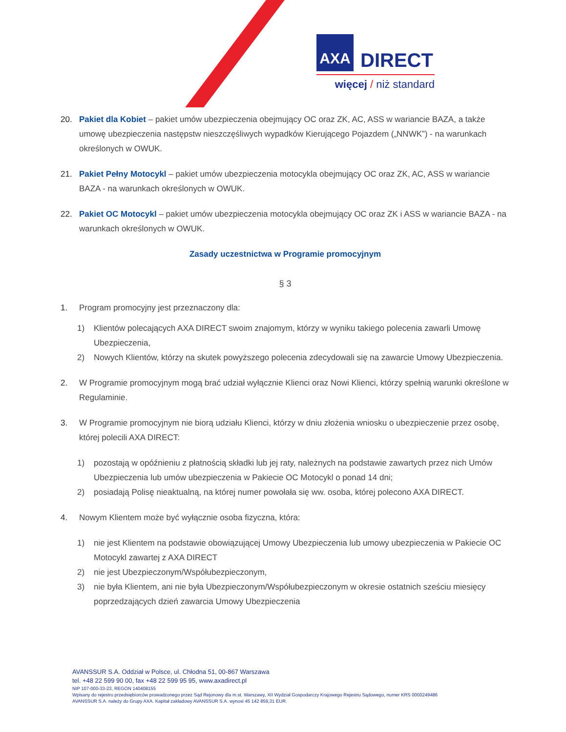AXA DIRECT
więcej / niż standard
20. Pakiet dla Kobiet – pakiet umów ubezpieczenia obejmujący OC oraz ZK, AC, ASS w wariancie BAZA, a także umowę ubezpieczenia następstw nieszczęśliwych wypadków Kierującego Pojazdem („NNWK”) - na warunkach określonych w OWUK.
21. Pakiet Pełny Motocykl – pakiet umów ubezpieczenia motocykla obejmujący OC oraz ZK, AC, ASS w wariancie BAZA - na warunkach określonych w OWUK.
22. Pakiet OC Motocykl – pakiet umów ubezpieczenia motocykla obejmujący OC oraz ZK i ASS w wariancie BAZA - na warunkach określonych w OWUK.
Zasady uczestnictwa w Programie promocyjnym
§ 3
1. Program promocyjny jest przeznaczony dla:
1) Klientów polecających AXA DIRECT swoim znajomym, którzy w wyniku takiego polecenia zawarli Umowę Ubezpieczenia,
2) Nowych Klientów, którzy na skutek powyższego polecenia zdecydowali się na zawarcie Umowy Ubezpieczenia.
2. W Programie promocyjnym mogą brać udział wyłącznie Klienci oraz Nowi Klienci, którzy spełnią warunki określone w Regulaminie.
3. W Programie promocyjnym nie biorą udziału Klienci, którzy w dniu złożenia wniosku o ubezpieczenie przez osobę, której polecili AXA DIRECT:
1) pozostają w opóźnieniu z płatnością składki lub jej raty, należnych na podstawie zawartych przez nich Umów Ubezpieczenia lub umów ubezpieczenia w Pakiecie OC Motocykl o ponad 14 dni;
2) posiadają Polisę nieaktualną, na której numer powołała się ww. osoba, której polecono AXA DIRECT.
4. Nowym Klientem może być wyłącznie osoba fizyczna, która:
1) nie jest Klientem na podstawie obowiązującej Umowy Ubezpieczenia lub umowy ubezpieczenia w Pakiecie OC Motocykl zawartej z AXA DIRECT
2) nie jest Ubezpieczonym/Współubezpieczonym,
3) nie była Klientem, ani nie była Ubezpieczonym/Współubezpieczonym w okresie ostatnich sześciu miesięcy poprzedzających dzień zawarcia Umowy Ubezpieczenia
AVANSSUR S.A. Oddział w Polsce, ul. Chłodna 51, 00-867 Warszawa
tel. +48 22 599 90 00, fax +48 22 599 95 95, www.axadirect.pl
NIP 107-000-33-23, REGON 140408155
Wpisany do rejestru przedsiębiorców prowadzonego przez Sąd Rejonowy dla m.st. Warszawy, XII Wydział Gospodarczy Krajowego Rejestru Sądowego, numer KRS 0000249486
AVANSSUR S.A. należy do Grupy AXA. Kapitał zakładowy AVANSSUR S.A. wynosi 45 142 859,31 EUR.